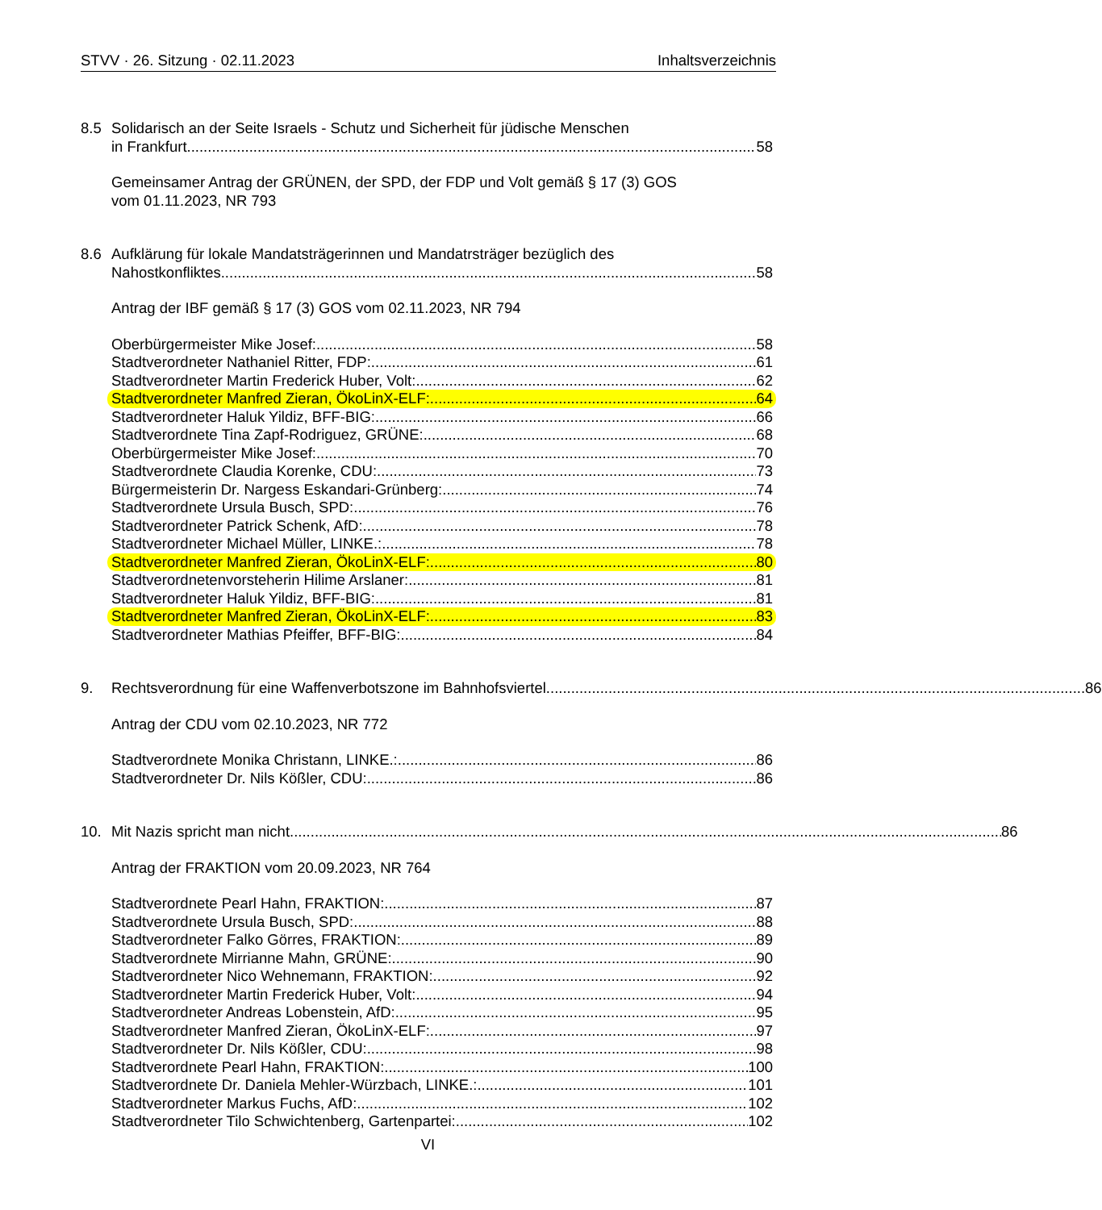STVV · 26. Sitzung · 02.11.2023 Inhaltsverzeichnis
8.5 Solidarisch an der Seite Israels - Schutz und Sicherheit für jüdische Menschen
in Frankfurt 58
Gemeinsamer Antrag der GRÜNEN, der SPD, der FDP und Volt gemäß § 17 (3) GOS
vom 01.11.2023, NR 793
8.6 Aufklärung für lokale Mandatsträgerinnen und Mandatrsträger bezüglich des
Nahostkonfliktes 58
Antrag der IBF gemäß § 17 (3) GOS vom 02.11.2023, NR 794
Oberbürgermeister Mike Josef: 58
Stadtverordneter Nathaniel Ritter, FDP: 61
Stadtverordneter Martin Frederick Huber, Volt: 62
Stadtverordneter Manfred Zieran, ÖkoLinX-ELF: 64
Stadtverordneter Haluk Yildiz, BFF-BIG: 66
Stadtverordnete Tina Zapf-Rodriguez, GRÜNE: 68
Oberbürgermeister Mike Josef: 70
Stadtverordnete Claudia Korenke, CDU: 73
Bürgermeisterin Dr. Nargess Eskandari-Grünberg: 74
Stadtverordnete Ursula Busch, SPD: 76
Stadtverordneter Patrick Schenk, AfD: 78
Stadtverordneter Michael Müller, LINKE.: 78
Stadtverordneter Manfred Zieran, ÖkoLinX-ELF: 80
Stadtverordnetenvorsteherin Hilime Arslaner: 81
Stadtverordneter Haluk Yildiz, BFF-BIG: 81
Stadtverordneter Manfred Zieran, ÖkoLinX-ELF: 83
Stadtverordneter Mathias Pfeiffer, BFF-BIG: 84
9. Rechtsverordnung für eine Waffenverbotszone im Bahnhofsviertel 86
Antrag der CDU vom 02.10.2023, NR 772
Stadtverordnete Monika Christann, LINKE.: 86
Stadtverordneter Dr. Nils Kößler, CDU: 86
10. Mit Nazis spricht man nicht 86
Antrag der FRAKTION vom 20.09.2023, NR 764
Stadtverordnete Pearl Hahn, FRAKTION: 87
Stadtverordnete Ursula Busch, SPD: 88
Stadtverordneter Falko Görres, FRAKTION: 89
Stadtverordnete Mirrianne Mahn, GRÜNE: 90
Stadtverordneter Nico Wehnemann, FRAKTION: 92
Stadtverordneter Martin Frederick Huber, Volt: 94
Stadtverordneter Andreas Lobenstein, AfD: 95
Stadtverordneter Manfred Zieran, ÖkoLinX-ELF: 97
Stadtverordneter Dr. Nils Kößler, CDU: 98
Stadtverordnete Pearl Hahn, FRAKTION: 100
Stadtverordnete Dr. Daniela Mehler-Würzbach, LINKE.: 101
Stadtverordneter Markus Fuchs, AfD: 102
Stadtverordneter Tilo Schwichtenberg, Gartenpartei: 102
VI